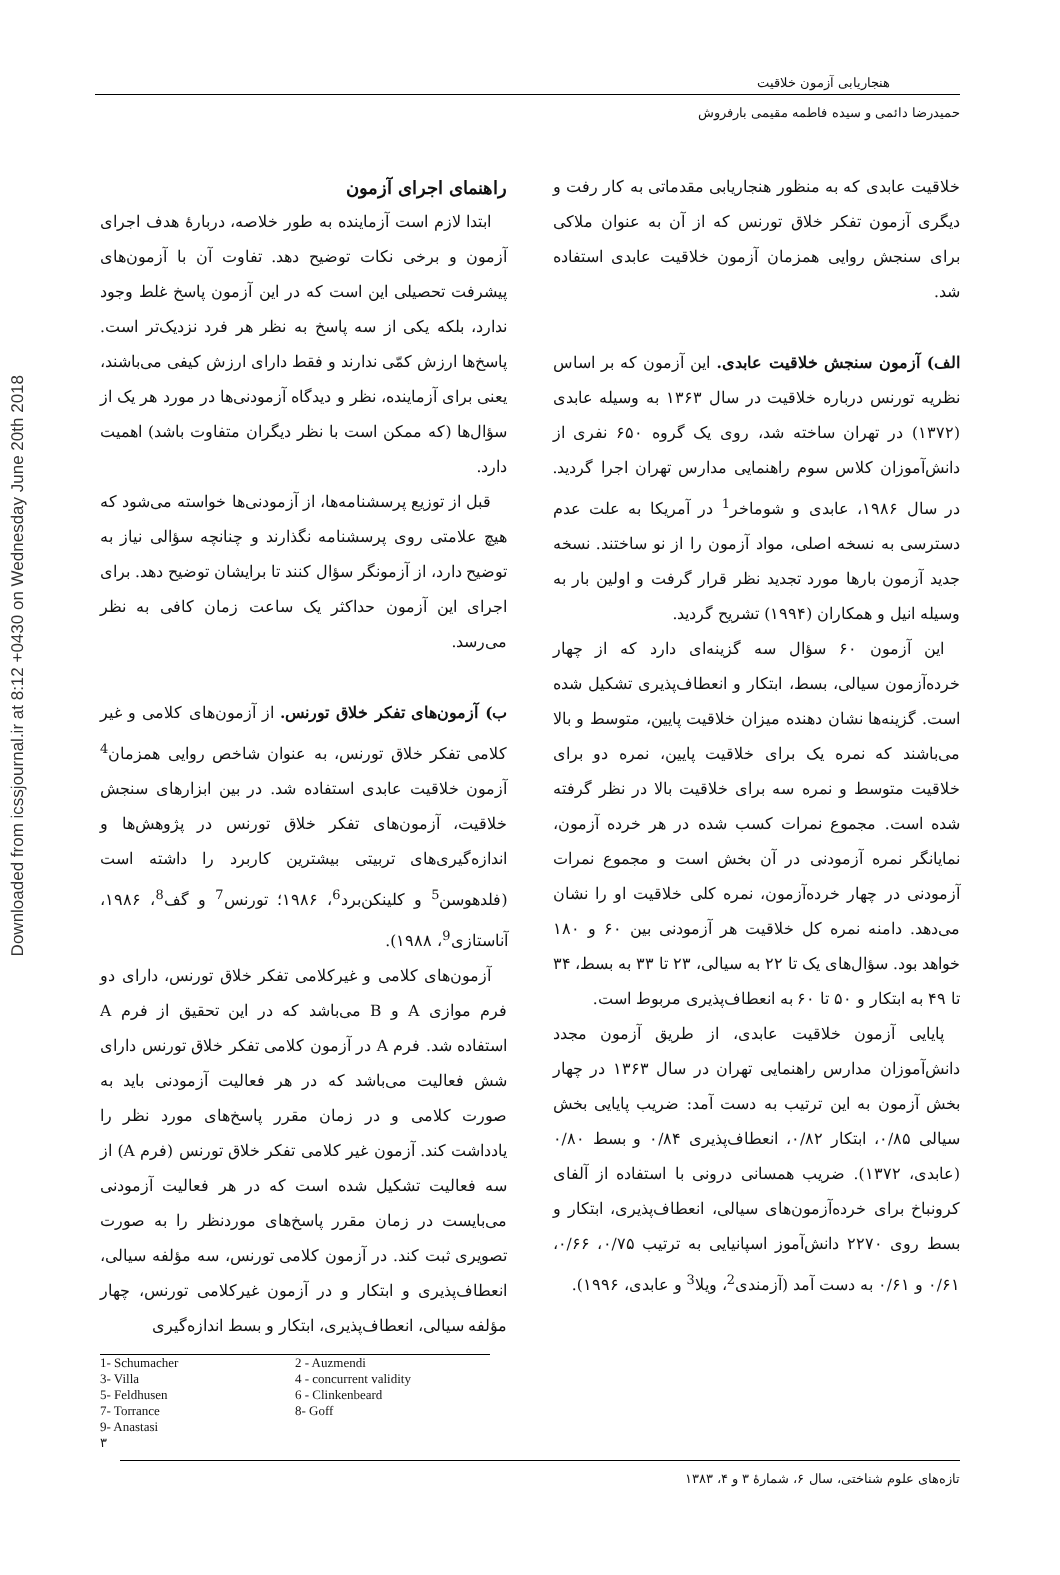Downloaded from icssjournal.ir at 8:12 +0430 on Wednesday June 20th 2018
هنجاریابی آزمون خلاقیت
حمیدرضا دائمی و سیده فاطمه مقیمی بارفروش
خلاقیت عابدی که به منظور هنجاریابی مقدماتی به کار رفت و دیگری آزمون تفکر خلاق تورنس که از آن به عنوان ملاکی برای سنجش روایی همزمان آزمون خلاقیت عابدی استفاده شد.
الف) آزمون سنجش خلاقیت عابدی. این آزمون که بر اساس نظریه تورنس درباره خلاقیت در سال ۱۳۶۳ به وسیله عابدی (۱۳۷۲) در تهران ساخته شد، روی یک گروه ۶۵۰ نفری از دانش‌آموزان کلاس سوم راهنمایی مدارس تهران اجرا گردید. در سال ۱۹۸۶، عابدی و شوماخر<sup>1</sup> در آمریکا به علت عدم دسترسی به نسخه اصلی، مواد آزمون را از نو ساختند. نسخه جدید آزمون بارها مورد تجدید نظر قرار گرفت و اولین بار به وسیله انیل و همکاران (۱۹۹۴) تشریح گردید.
این آزمون ۶۰ سؤال سه گزینه‌ای دارد که از چهار خرده‌آزمون سیالی، بسط، ابتکار و انعطاف‌پذیری تشکیل شده است. گزینه‌ها نشان دهنده میزان خلاقیت پایین، متوسط و بالا می‌باشند که نمره یک برای خلاقیت پایین، نمره دو برای خلاقیت متوسط و نمره سه برای خلاقیت بالا در نظر گرفته شده است. مجموع نمرات کسب شده در هر خرده آزمون، نمایانگر نمره آزمودنی در آن بخش است و مجموع نمرات آزمودنی در چهار خرده‌آزمون، نمره کلی خلاقیت او را نشان می‌دهد. دامنه نمره کل خلاقیت هر آزمودنی بین ۶۰ و ۱۸۰ خواهد بود. سؤال‌های یک تا ۲۲ به سیالی، ۲۳ تا ۳۳ به بسط، ۳۴ تا ۴۹ به ابتکار و ۵۰ تا ۶۰ به انعطاف‌پذیری مربوط است.
پایایی آزمون خلاقیت عابدی، از طریق آزمون مجدد دانش‌آموزان مدارس راهنمایی تهران در سال ۱۳۶۳ در چهار بخش آزمون به این ترتیب به دست آمد: ضریب پایایی بخش سیالی ۰/۸۵، ابتکار ۰/۸۲، انعطاف‌پذیری ۰/۸۴ و بسط ۰/۸۰ (عابدی، ۱۳۷۲). ضریب همسانی درونی با استفاده از آلفای کرونباخ برای خرده‌آزمون‌های سیالی، انعطاف‌پذیری، ابتکار و بسط روی ۲۲۷۰ دانش‌آموز اسپانیایی به ترتیب ۰/۷۵، ۰/۶۶، ۰/۶۱ و ۰/۶۱ به دست آمد (آزمندی<sup>2</sup>، ویلا<sup>3</sup> و عابدی، ۱۹۹۶).
راهنمای اجرای آزمون
ابتدا لازم است آزماینده به طور خلاصه، دربارهٔ هدف اجرای آزمون و برخی نکات توضیح دهد. تفاوت آن با آزمون‌های پیشرفت تحصیلی این است که در این آزمون پاسخ غلط وجود ندارد، بلکه یکی از سه پاسخ به نظر هر فرد نزدیک‌تر است. پاسخ‌ها ارزش کمّی ندارند و فقط دارای ارزش کیفی می‌باشند، یعنی برای آزماینده، نظر و دیدگاه آزمودنی‌ها در مورد هر یک از سؤال‌ها (که ممکن است با نظر دیگران متفاوت باشد) اهمیت دارد.
قبل از توزیع پرسشنامه‌ها، از آزمودنی‌ها خواسته می‌شود که هیچ علامتی روی پرسشنامه نگذارند و چنانچه سؤالی نیاز به توضیح دارد، از آزمونگر سؤال کنند تا برایشان توضیح دهد. برای اجرای این آزمون حداکثر یک ساعت زمان کافی به نظر می‌رسد.
ب) آزمون‌های تفکر خلاق تورنس. از آزمون‌های کلامی و غیر کلامی تفکر خلاق تورنس، به عنوان شاخص روایی همزمان<sup>4</sup> آزمون خلاقیت عابدی استفاده شد. در بین ابزارهای سنجش خلاقیت، آزمون‌های تفکر خلاق تورنس در پژوهش‌ها و اندازه‌گیری‌های تربیتی بیشترین کاربرد را داشته است (فلدهوسن<sup>5</sup> و کلینکن‌برد<sup>6</sup>، ۱۹۸۶؛ تورنس<sup>7</sup> و گف<sup>8</sup>، ۱۹۸۶، آناستازی<sup>9</sup>، ۱۹۸۸).
آزمون‌های کلامی و غیرکلامی تفکر خلاق تورنس، دارای دو فرم موازی A و B می‌باشد که در این تحقیق از فرم A استفاده شد. فرم A در آزمون کلامی تفکر خلاق تورنس دارای شش فعالیت می‌باشد که در هر فعالیت آزمودنی باید به صورت کلامی و در زمان مقرر پاسخ‌های مورد نظر را یادداشت کند. آزمون غیر کلامی تفکر خلاق تورنس (فرم A) از سه فعالیت تشکیل شده است که در هر فعالیت آزمودنی می‌بایست در زمان مقرر پاسخ‌های موردنظر را به صورت تصویری ثبت کند. در آزمون کلامی تورنس، سه مؤلفه سیالی، انعطاف‌پذیری و ابتکار و در آزمون غیرکلامی تورنس، چهار مؤلفه سیالی، انعطاف‌پذیری، ابتکار و بسط اندازه‌گیری
1- Schumacher
2 - Auzmendi
3- Villa
4 - concurrent validity
5- Feldhusen
6 - Clinkenbeard
7- Torrance
8- Goff
9- Anastasi
۳
تازه‌های علوم شناختی، سال ۶، شمارهٔ ۳ و ۴، ۱۳۸۳